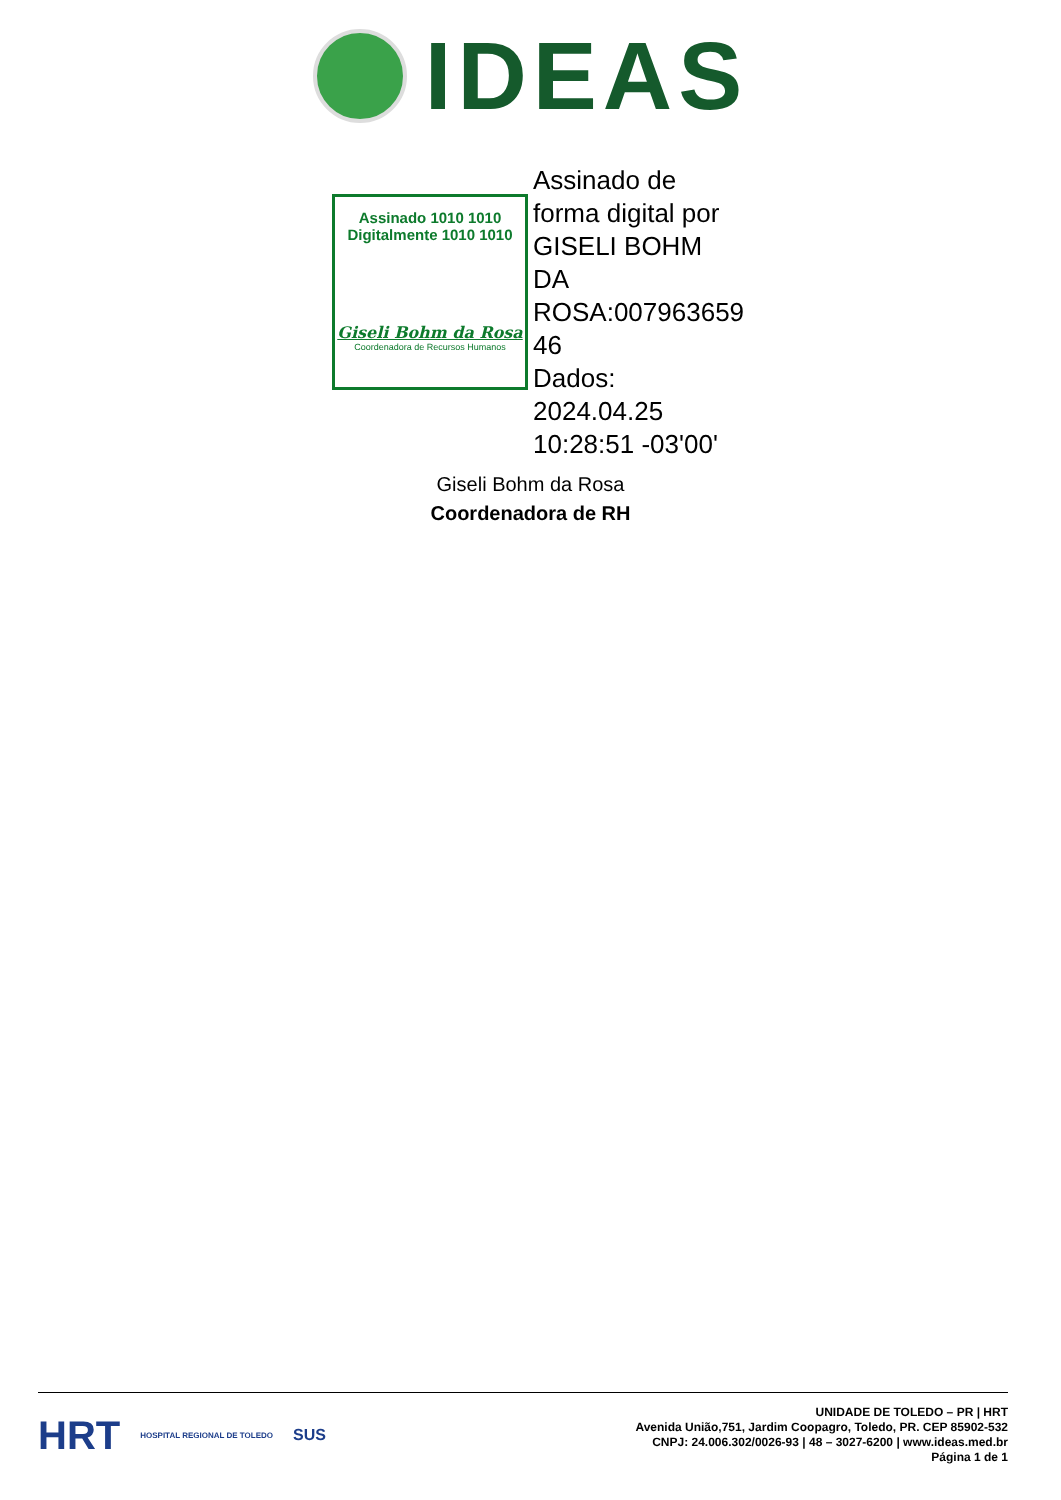IDEAS
Assinado 1010 1010
Digitalmente 1010 1010
Giseli Bohm da Rosa
Coordenadora de Recursos Humanos
Assinado de forma digital por GISELI BOHM DA ROSA:007963659 46
Dados: 2024.04.25 10:28:51 -03'00'
Giseli Bohm da Rosa
Coordenadora de RH
HRT HOSPITAL REGIONAL DE TOLEDO SUS
UNIDADE DE TOLEDO – PR | HRT
Avenida União,751, Jardim Coopagro, Toledo, PR. CEP 85902-532
CNPJ: 24.006.302/0026-93 | 48 – 3027-6200 | www.ideas.med.br
Página 1 de 1